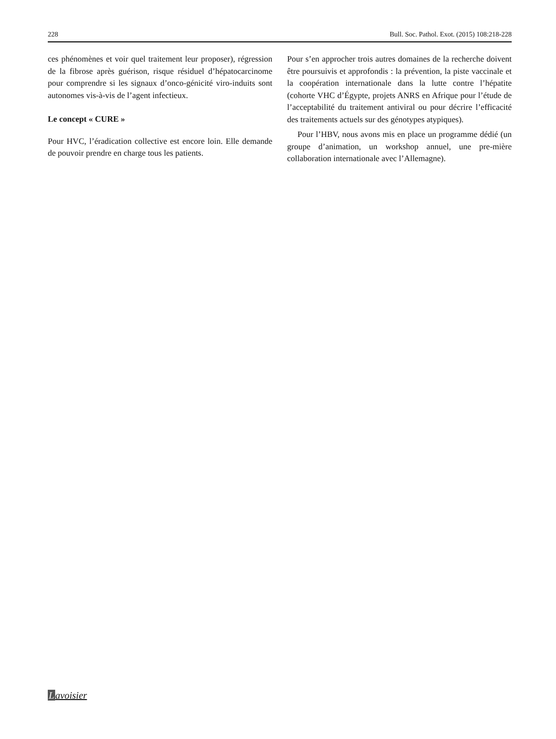228 Bull. Soc. Pathol. Exot. (2015) 108:218-228
ces phénomènes et voir quel traitement leur proposer), régression de la fibrose après guérison, risque résiduel d’hépatocarcinome pour comprendre si les signaux d’onco-génicité viro-induits sont autonomes vis-à-vis de l’agent infectieux.
Le concept « CURE »
Pour HVC, l’éradication collective est encore loin. Elle demande de pouvoir prendre en charge tous les patients.
Pour s’en approcher trois autres domaines de la recherche doivent être poursuivis et approfondis : la prévention, la piste vaccinale et la coopération internationale dans la lutte contre l’hépatite (cohorte VHC d’Égypte, projets ANRS en Afrique pour l’étude de l’acceptabilité du traitement antiviral ou pour décrire l’efficacité des traitements actuels sur des génotypes atypiques).
Pour l’HBV, nous avons mis en place un programme dédié (un groupe d’animation, un workshop annuel, une pre-mière collaboration internationale avec l’Allemagne).
Lavoisier